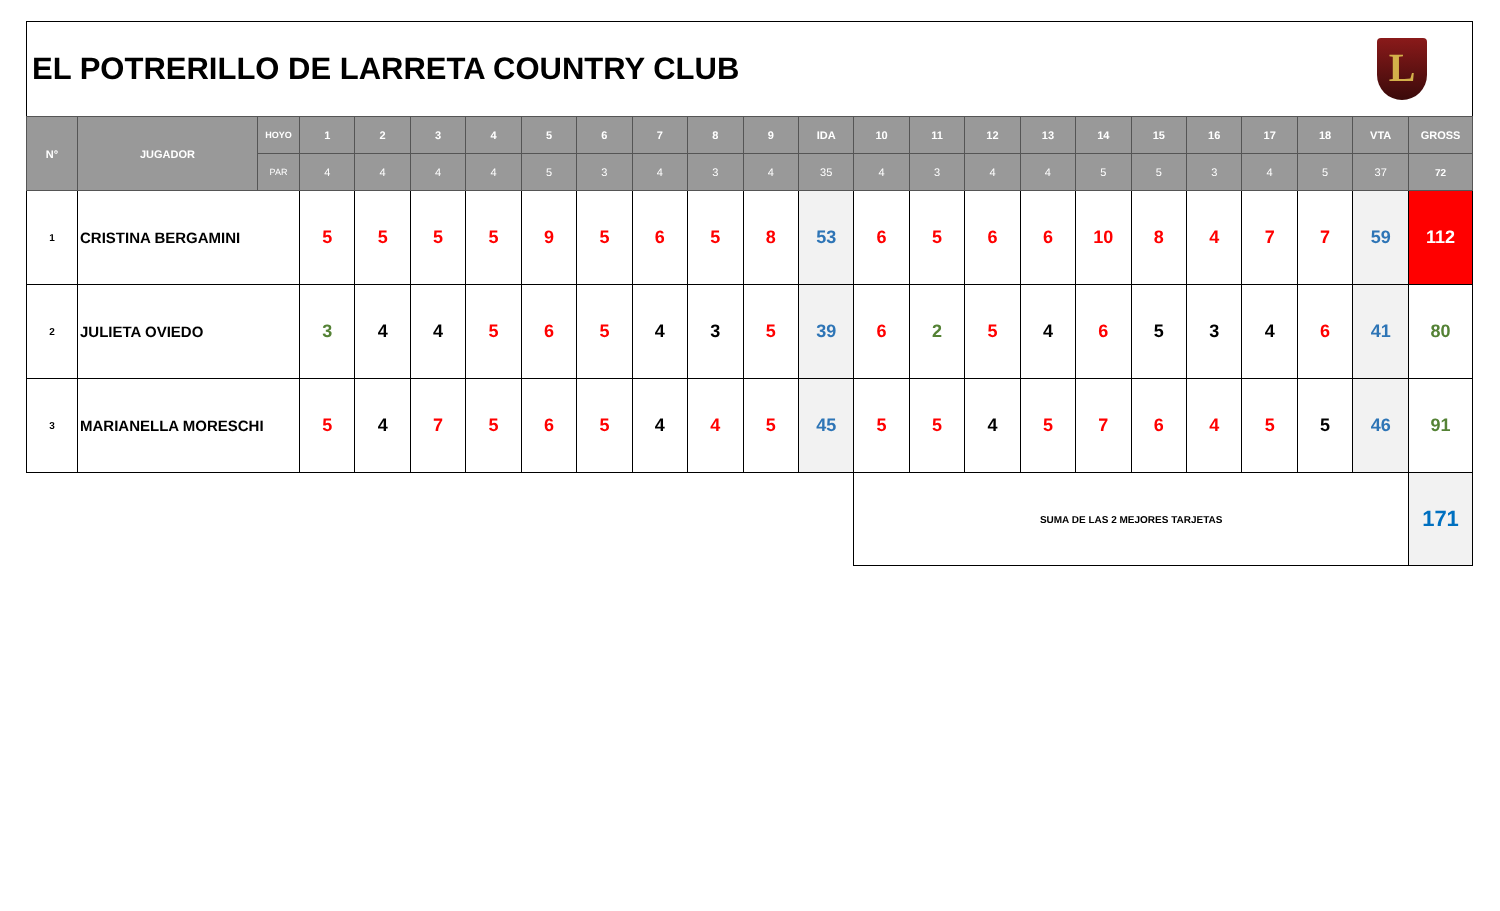EL POTRERILLO DE LARRETA COUNTRY CLUB
L
| N° | JUGADOR | HOYO | 1 | 2 | 3 | 4 | 5 | 6 | 7 | 8 | 9 | IDA | 10 | 11 | 12 | 13 | 14 | 15 | 16 | 17 | 18 | VTA | GROSS |
| --- | --- | --- | --- | --- | --- | --- | --- | --- | --- | --- | --- | --- | --- | --- | --- | --- | --- | --- | --- | --- | --- | --- | --- |
| | | PAR | 4 | 4 | 4 | 4 | 5 | 3 | 4 | 3 | 4 | 35 | 4 | 3 | 4 | 4 | 5 | 5 | 3 | 4 | 5 | 37 | 72 |
| 1 | CRISTINA BERGAMINI | | 5 | 5 | 5 | 5 | 9 | 5 | 6 | 5 | 8 | 53 | 6 | 5 | 6 | 6 | 10 | 8 | 4 | 7 | 7 | 59 | 112 |
| 2 | JULIETA OVIEDO | | 3 | 4 | 4 | 5 | 6 | 5 | 4 | 3 | 5 | 39 | 6 | 2 | 5 | 4 | 6 | 5 | 3 | 4 | 6 | 41 | 80 |
| 3 | MARIANELLA MORESCHI | | 5 | 4 | 7 | 5 | 6 | 5 | 4 | 4 | 5 | 45 | 5 | 5 | 4 | 5 | 7 | 6 | 4 | 5 | 5 | 46 | 91 |
| | | | | | | | | | | | | | SUMA DE LAS 2 MEJORES TARJETAS | | | | | | | | | | 171 |